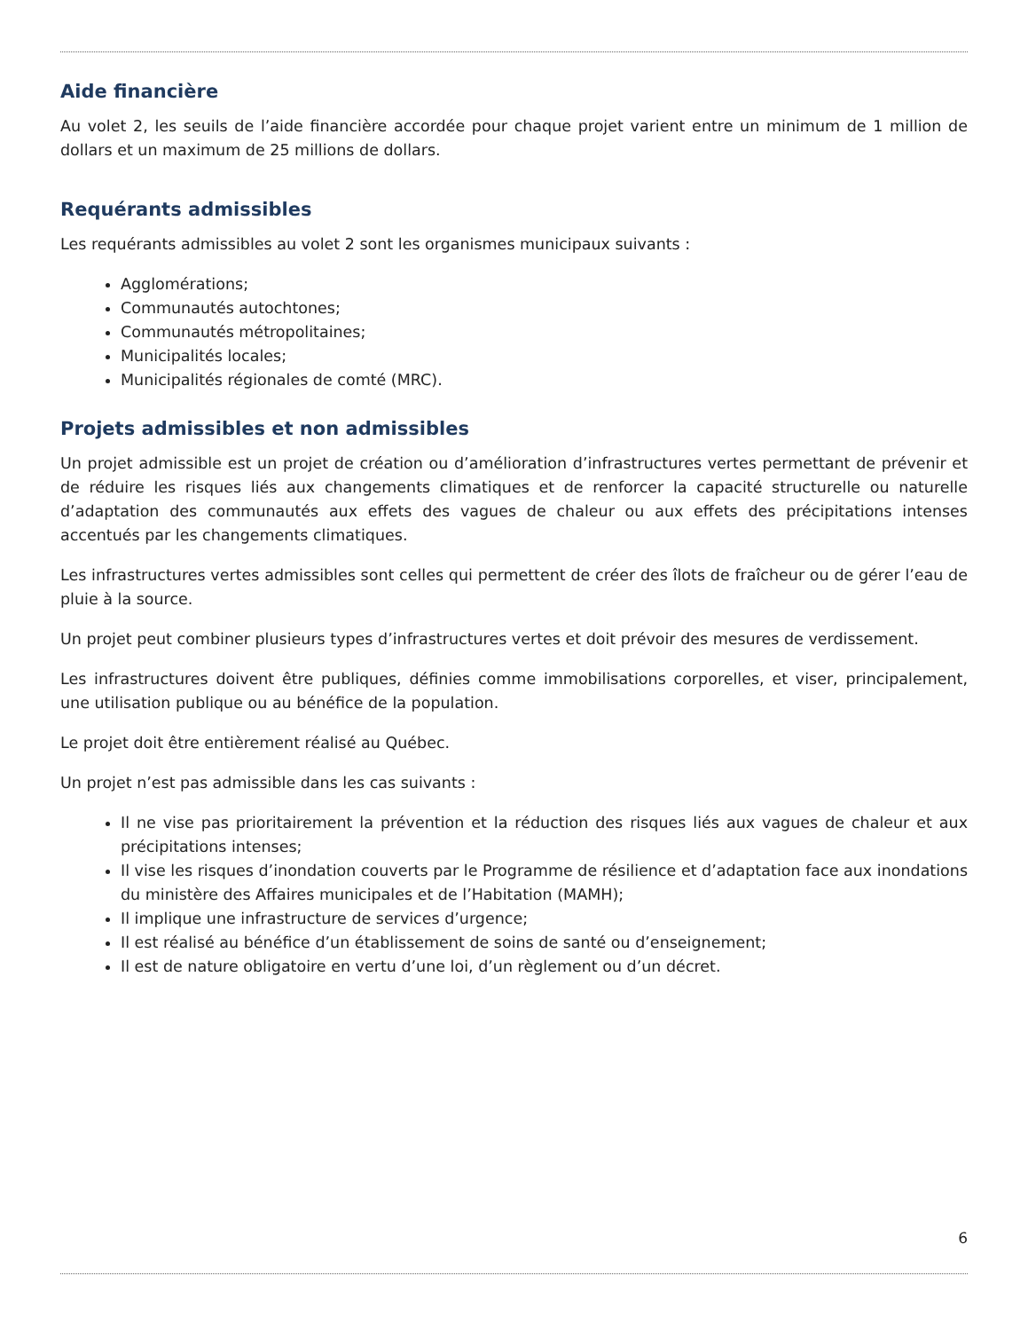Aide financière
Au volet 2, les seuils de l’aide financière accordée pour chaque projet varient entre un minimum de 1 million de dollars et un maximum de 25 millions de dollars.
Requérants admissibles
Les requérants admissibles au volet 2 sont les organismes municipaux suivants :
Agglomérations;
Communautés autochtones;
Communautés métropolitaines;
Municipalités locales;
Municipalités régionales de comté (MRC).
Projets admissibles et non admissibles
Un projet admissible est un projet de création ou d’amélioration d’infrastructures vertes permettant de prévenir et de réduire les risques liés aux changements climatiques et de renforcer la capacité structurelle ou naturelle d’adaptation des communautés aux effets des vagues de chaleur ou aux effets des précipitations intenses accentués par les changements climatiques.
Les infrastructures vertes admissibles sont celles qui permettent de créer des îlots de fraîcheur ou de gérer l’eau de pluie à la source.
Un projet peut combiner plusieurs types d’infrastructures vertes et doit prévoir des mesures de verdissement.
Les infrastructures doivent être publiques, définies comme immobilisations corporelles, et viser, principalement, une utilisation publique ou au bénéfice de la population.
Le projet doit être entièrement réalisé au Québec.
Un projet n’est pas admissible dans les cas suivants :
Il ne vise pas prioritairement la prévention et la réduction des risques liés aux vagues de chaleur et aux précipitations intenses;
Il vise les risques d’inondation couverts par le Programme de résilience et d’adaptation face aux inondations du ministère des Affaires municipales et de l’Habitation (MAMH);
Il implique une infrastructure de services d’urgence;
Il est réalisé au bénéfice d’un établissement de soins de santé ou d’enseignement;
Il est de nature obligatoire en vertu d’une loi, d’un règlement ou d’un décret.
6